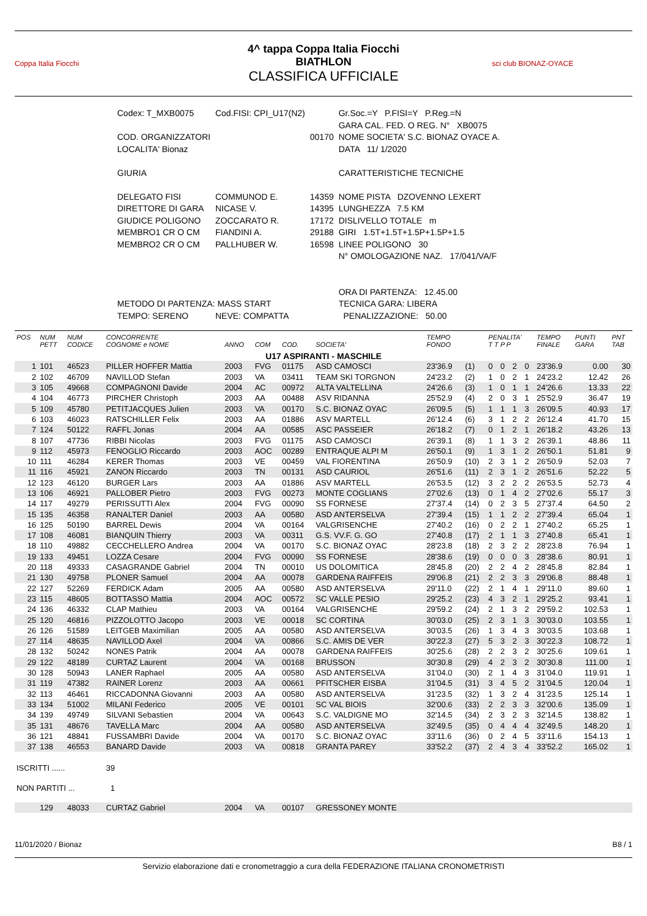Coppa Italia Fiocchi
4^ tappa Coppa Italia Fiocchi
BIATHLON
CLASSIFICA UFFICIALE
sci club BIONAZ-OYACE
| Codex: T_MXB0075 | Cod.FISI: CPI_U17(N2) | | Gr.Soc.=Y P.FISI=Y P.Reg.=N |
| | | | GARA CAL. FED. O REG. N° XB0075 |
| COD. ORGANIZZATORI | | 00170 | NOME SOCIETA' S.C. BIONAZ OYACE A. |
| LOCALITA' Bionaz | | | DATA 11/ 1/2020 |
| GIURIA | | | CARATTERISTICHE TECNICHE |
| DELEGATO FISI | COMMUNOD E. | 14359 | NOME PISTA DZOVENNO LEXERT |
| DIRETTORE DI GARA | NICASE V. | 14395 | LUNGHEZZA 7.5 KM |
| GIUDICE POLIGONO | ZOCCARATO R. | 17172 | DISLIVELLO TOTALE m |
| MEMBRO1 CR O CM | FIANDINI A. | 29188 | GIRI 1.5T+1.5T+1.5P+1.5P+1.5 |
| MEMBRO2 CR O CM | PALLHUBER W. | 16598 | LINEE POLIGONO 30 |
| | | | N° OMOLOGAZIONE NAZ. 17/041/VA/F |
| | | | ORA DI PARTENZA: 12.45.00 |
| METODO DI PARTENZA: MASS START | | | TECNICA GARA: LIBERA |
| TEMPO: SERENO | NEVE: COMPATTA | | PENALIZZAZIONE: 50.00 |
| POS | NUM PETT | NUM CODICE | CONCORRENTE COGNOME e NOME | ANNO | COM | COD. | SOCIETA' | TEMPO FONDO | | PENALITA' T T P P | | | | TEMPO FINALE | PUNTI GARA | PNT TAB |
| --- | --- | --- | --- | --- | --- | --- | --- | --- | --- | --- | --- | --- | --- | --- | --- | --- |
| U17 ASPIRANTI - MASCHILE | | | | | | | | | | | | | | | | |
| 1 | 101 | 46523 | PILLER HOFFER Mattia | 2003 | FVG | 01175 | ASD CAMOSCI | 23'36.9 | (1) | 0 | 0 | 2 | 0 | 23'36.9 | 0.00 | 30 |
| 2 | 102 | 46709 | NAVILLOD Stefan | 2003 | VA | 03411 | TEAM SKI TORGNON | 24'23.2 | (2) | 1 | 0 | 2 | 1 | 24'23.2 | 12.42 | 26 |
| 3 | 105 | 49668 | COMPAGNONI Davide | 2004 | AC | 00972 | ALTA VALTELLINA | 24'26.6 | (3) | 1 | 0 | 1 | 1 | 24'26.6 | 13.33 | 22 |
| 4 | 104 | 46773 | PIRCHER Christoph | 2003 | AA | 00488 | ASV RIDANNA | 25'52.9 | (4) | 2 | 0 | 3 | 1 | 25'52.9 | 36.47 | 19 |
| 5 | 109 | 45780 | PETITJACQUES Julien | 2003 | VA | 00170 | S.C. BIONAZ OYAC | 26'09.5 | (5) | 1 | 1 | 1 | 3 | 26'09.5 | 40.93 | 17 |
| 6 | 103 | 46023 | RATSCHILLER Felix | 2003 | AA | 01886 | ASV MARTELL | 26'12.4 | (6) | 3 | 1 | 2 | 2 | 26'12.4 | 41.70 | 15 |
| 7 | 124 | 50122 | RAFFL Jonas | 2004 | AA | 00585 | ASC PASSEIER | 26'18.2 | (7) | 0 | 1 | 2 | 1 | 26'18.2 | 43.26 | 13 |
| 8 | 107 | 47736 | RIBBI Nicolas | 2003 | FVG | 01175 | ASD CAMOSCI | 26'39.1 | (8) | 1 | 1 | 3 | 2 | 26'39.1 | 48.86 | 11 |
| 9 | 112 | 45973 | FENOGLIO Riccardo | 2003 | AOC | 00289 | ENTRAQUE ALPI M | 26'50.1 | (9) | 1 | 3 | 1 | 2 | 26'50.1 | 51.81 | 9 |
| 10 | 111 | 46284 | KERER Thomas | 2003 | VE | 00459 | VAL FIORENTINA | 26'50.9 | (10) | 2 | 3 | 1 | 2 | 26'50.9 | 52.03 | 7 |
| 11 | 116 | 45921 | ZANON Riccardo | 2003 | TN | 00131 | ASD CAURIOL | 26'51.6 | (11) | 2 | 3 | 1 | 2 | 26'51.6 | 52.22 | 5 |
| 12 | 123 | 46120 | BURGER Lars | 2003 | AA | 01886 | ASV MARTELL | 26'53.5 | (12) | 3 | 2 | 2 | 2 | 26'53.5 | 52.73 | 4 |
| 13 | 106 | 46921 | PALLOBER Pietro | 2003 | FVG | 00273 | MONTE COGLIANS | 27'02.6 | (13) | 0 | 1 | 4 | 2 | 27'02.6 | 55.17 | 3 |
| 14 | 117 | 49279 | PERISSUTTI Alex | 2004 | FVG | 00090 | SS FORNESE | 27'37.4 | (14) | 0 | 2 | 3 | 5 | 27'37.4 | 64.50 | 2 |
| 15 | 135 | 46358 | RANALTER Daniel | 2003 | AA | 00580 | ASD ANTERSELVA | 27'39.4 | (15) | 1 | 1 | 2 | 2 | 27'39.4 | 65.04 | 1 |
| 16 | 125 | 50190 | BARREL Dewis | 2004 | VA | 00164 | VALGRISENCHE | 27'40.2 | (16) | 0 | 2 | 2 | 1 | 27'40.2 | 65.25 | 1 |
| 17 | 108 | 46081 | BIANQUIN Thierry | 2003 | VA | 00311 | G.S. VV.F. G. GO | 27'40.8 | (17) | 2 | 1 | 1 | 3 | 27'40.8 | 65.41 | 1 |
| 18 | 110 | 49882 | CECCHELLERO Andrea | 2004 | VA | 00170 | S.C. BIONAZ OYAC | 28'23.8 | (18) | 2 | 3 | 2 | 2 | 28'23.8 | 76.94 | 1 |
| 19 | 133 | 49451 | LOZZA Cesare | 2004 | FVG | 00090 | SS FORNESE | 28'38.6 | (19) | 0 | 0 | 0 | 3 | 28'38.6 | 80.91 | 1 |
| 20 | 118 | 49333 | CASAGRANDE Gabriel | 2004 | TN | 00010 | US DOLOMITICA | 28'45.8 | (20) | 2 | 2 | 4 | 2 | 28'45.8 | 82.84 | 1 |
| 21 | 130 | 49758 | PLONER Samuel | 2004 | AA | 00078 | GARDENA RAIFFEIS | 29'06.8 | (21) | 2 | 2 | 3 | 3 | 29'06.8 | 88.48 | 1 |
| 22 | 127 | 52269 | FERDICK Adam | 2005 | AA | 00580 | ASD ANTERSELVA | 29'11.0 | (22) | 2 | 1 | 4 | 1 | 29'11.0 | 89.60 | 1 |
| 23 | 115 | 48605 | BOTTASSO Mattia | 2004 | AOC | 00572 | SC VALLE PESIO | 29'25.2 | (23) | 4 | 3 | 2 | 1 | 29'25.2 | 93.41 | 1 |
| 24 | 136 | 46332 | CLAP Mathieu | 2003 | VA | 00164 | VALGRISENCHE | 29'59.2 | (24) | 2 | 1 | 3 | 2 | 29'59.2 | 102.53 | 1 |
| 25 | 120 | 46816 | PIZZOLOTTO Jacopo | 2003 | VE | 00018 | SC CORTINA | 30'03.0 | (25) | 2 | 3 | 1 | 3 | 30'03.0 | 103.55 | 1 |
| 26 | 126 | 51589 | LEITGEB Maximilian | 2005 | AA | 00580 | ASD ANTERSELVA | 30'03.5 | (26) | 1 | 3 | 4 | 3 | 30'03.5 | 103.68 | 1 |
| 27 | 114 | 48635 | NAVILLOD Axel | 2004 | VA | 00866 | S.C. AMIS DE VER | 30'22.3 | (27) | 5 | 3 | 2 | 3 | 30'22.3 | 108.72 | 1 |
| 28 | 132 | 50242 | NONES Patrik | 2004 | AA | 00078 | GARDENA RAIFFEIS | 30'25.6 | (28) | 2 | 2 | 3 | 2 | 30'25.6 | 109.61 | 1 |
| 29 | 122 | 48189 | CURTAZ Laurent | 2004 | VA | 00168 | BRUSSON | 30'30.8 | (29) | 4 | 2 | 3 | 2 | 30'30.8 | 111.00 | 1 |
| 30 | 128 | 50943 | LANER Raphael | 2005 | AA | 00580 | ASD ANTERSELVA | 31'04.0 | (30) | 2 | 1 | 4 | 3 | 31'04.0 | 119.91 | 1 |
| 31 | 119 | 47382 | RAINER Lorenz | 2003 | AA | 00661 | PFITSCHER EISBA | 31'04.5 | (31) | 3 | 4 | 5 | 2 | 31'04.5 | 120.04 | 1 |
| 32 | 113 | 46461 | RICCADONNA Giovanni | 2003 | AA | 00580 | ASD ANTERSELVA | 31'23.5 | (32) | 1 | 3 | 2 | 4 | 31'23.5 | 125.14 | 1 |
| 33 | 134 | 51002 | MILANI Federico | 2005 | VE | 00101 | SC VAL BIOIS | 32'00.6 | (33) | 2 | 2 | 3 | 3 | 32'00.6 | 135.09 | 1 |
| 34 | 139 | 49749 | SILVANI Sebastien | 2004 | VA | 00643 | S.C. VALDIGNE MO | 32'14.5 | (34) | 2 | 3 | 2 | 3 | 32'14.5 | 138.82 | 1 |
| 35 | 131 | 48676 | TAVELLA Marc | 2004 | AA | 00580 | ASD ANTERSELVA | 32'49.5 | (35) | 0 | 4 | 4 | 4 | 32'49.5 | 148.20 | 1 |
| 36 | 121 | 48841 | FUSSAMBRI Davide | 2004 | VA | 00170 | S.C. BIONAZ OYAC | 33'11.6 | (36) | 0 | 2 | 4 | 5 | 33'11.6 | 154.13 | 1 |
| 37 | 138 | 46553 | BANARD Davide | 2003 | VA | 00818 | GRANTA PAREY | 33'52.2 | (37) | 2 | 4 | 3 | 4 | 33'52.2 | 165.02 | 1 |
| ISCRITTI ...... | | | 39 | | | | | | | | | | | | | |
| NON PARTITI ... | | | 1 | | | | | | | | | | | | | |
| | 129 | 48033 | CURTAZ Gabriel | 2004 | VA | 00107 | GRESSONEY MONTE | | | | | | | | | |
11/01/2020 / Bionaz B8 / 1
Servizio elaborazione dati e cronometraggio a cura della FEDERAZIONE ITALIANA CRONOMETRISTI